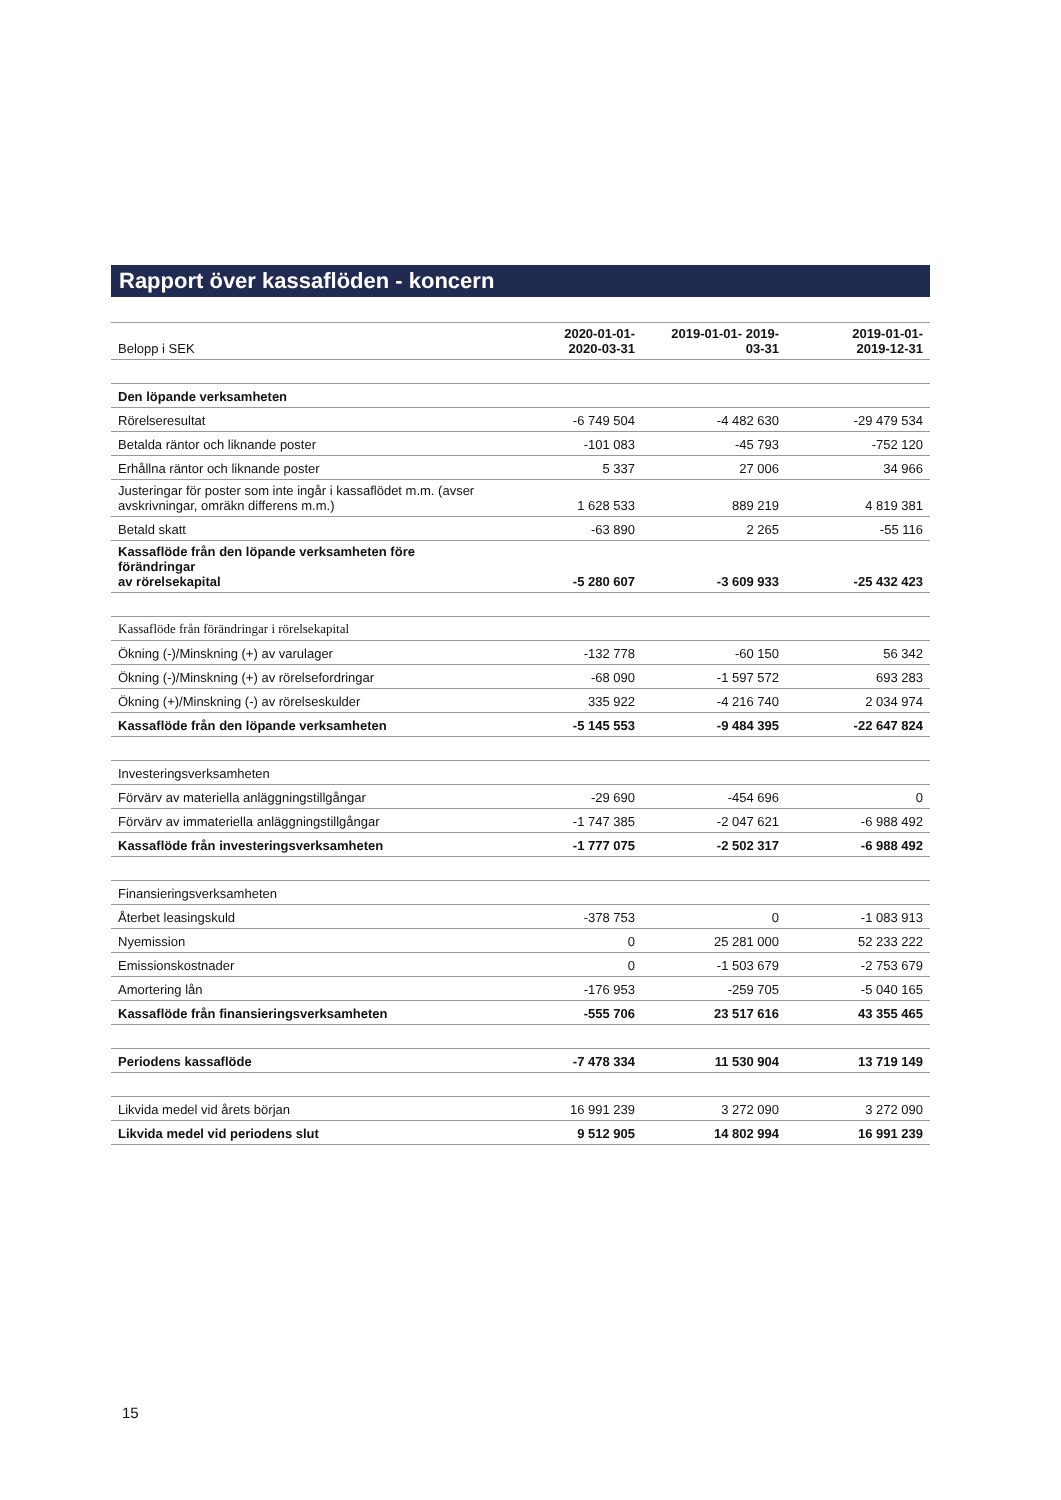Rapport över kassaflöden - koncern
| Belopp i SEK | 2020-01-01- 2020-03-31 | 2019-01-01- 2019- 03-31 | 2019-01-01- 2019-12-31 |
| Den löpande verksamheten | | | |
| Rörelseresultat | -6 749 504 | -4 482 630 | -29 479 534 |
| Betalda räntor och liknande poster | -101 083 | -45 793 | -752 120 |
| Erhållna räntor och liknande poster | 5 337 | 27 006 | 34 966 |
| Justeringar för poster som inte ingår i kassaflödet m.m. (avser avskrivningar, omräkn differens m.m.) | 1 628 533 | 889 219 | 4 819 381 |
| Betald skatt | -63 890 | 2 265 | -55 116 |
| Kassaflöde från den löpande verksamheten före förändringar av rörelsekapital | -5 280 607 | -3 609 933 | -25 432 423 |
| Kassaflöde från förändringar i rörelsekapital | | | |
| Ökning (-)/Minskning (+) av varulager | -132 778 | -60 150 | 56 342 |
| Ökning (-)/Minskning (+) av rörelsefordringar | -68 090 | -1 597 572 | 693 283 |
| Ökning (+)/Minskning (-) av rörelseskulder | 335 922 | -4 216 740 | 2 034 974 |
| Kassaflöde från den löpande verksamheten | -5 145 553 | -9 484 395 | -22 647 824 |
| Investeringsverksamheten | | | |
| Förvärv av materiella anläggningstillgångar | -29 690 | -454 696 | 0 |
| Förvärv av immateriella anläggningstillgångar | -1 747 385 | -2 047 621 | -6 988 492 |
| Kassaflöde från investeringsverksamheten | -1 777 075 | -2 502 317 | -6 988 492 |
| Finansieringsverksamheten | | | |
| Återbet leasingskuld | -378 753 | 0 | -1 083 913 |
| Nyemission | 0 | 25 281 000 | 52 233 222 |
| Emissionskostnader | 0 | -1 503 679 | -2 753 679 |
| Amortering lån | -176 953 | -259 705 | -5 040 165 |
| Kassaflöde från finansieringsverksamheten | -555 706 | 23 517 616 | 43 355 465 |
| Periodens kassaflöde | -7 478 334 | 11 530 904 | 13 719 149 |
| Likvida medel vid årets början | 16 991 239 | 3 272 090 | 3 272 090 |
| Likvida medel vid periodens slut | 9 512 905 | 14 802 994 | 16 991 239 |
15